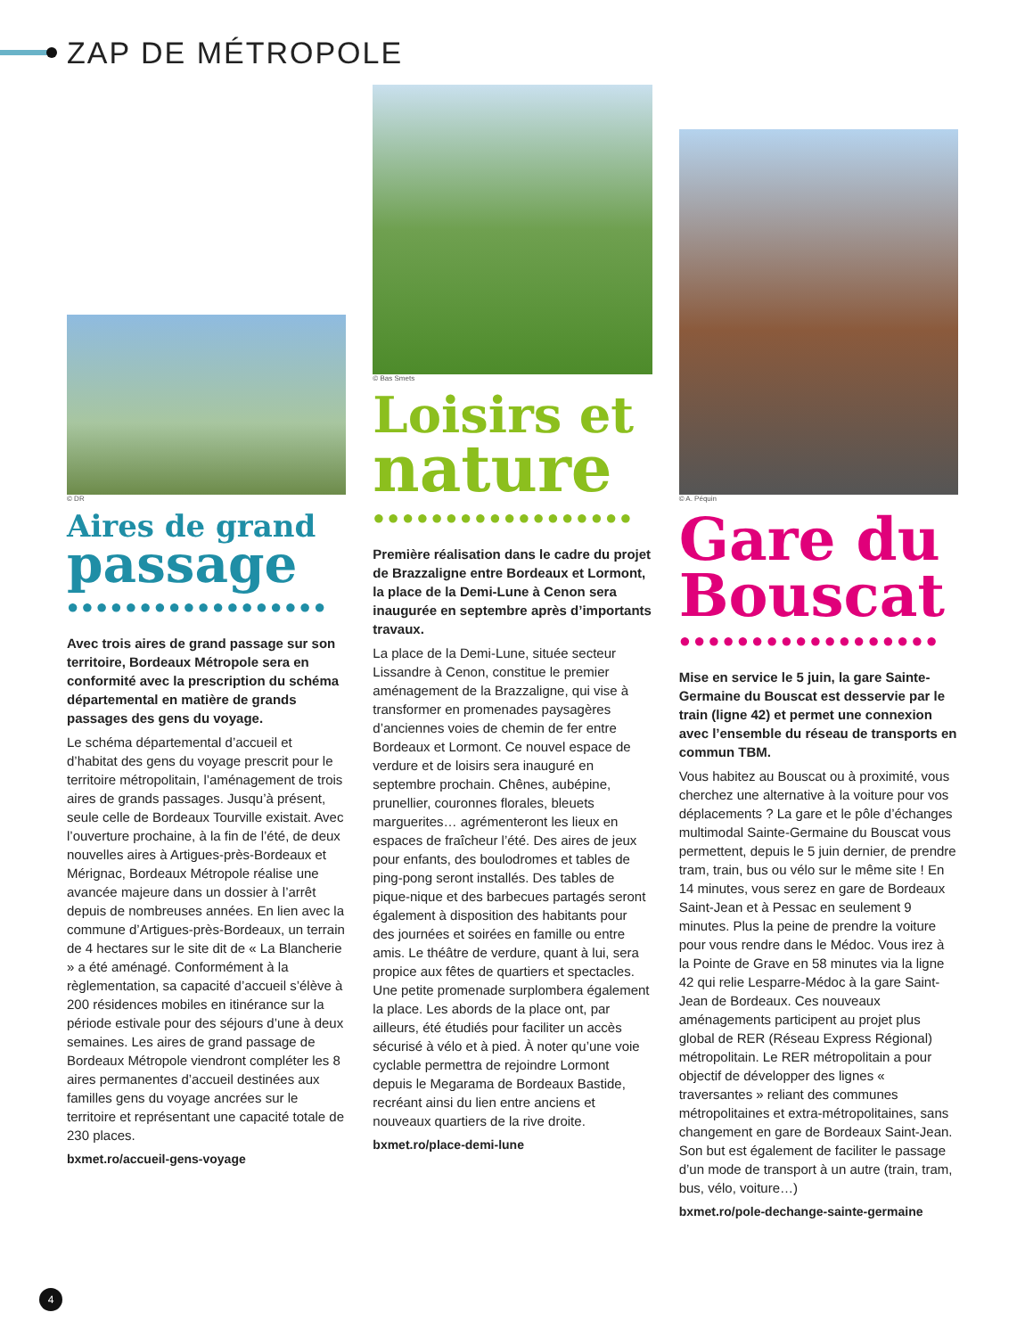ZAP DE MÉTROPOLE
© DR
Aires de grand
passage
●●●●●●●●●●●●●●●●●●
Avec trois aires de grand passage sur son territoire, Bordeaux Métropole sera en conformité avec la prescription du schéma départemental en matière de grands passages des gens du voyage.
Le schéma départemental d’accueil et d’habitat des gens du voyage prescrit pour le territoire métropolitain, l’aménagement de trois aires de grands passages. Jusqu’à présent, seule celle de Bordeaux Tourville existait. Avec l’ouverture prochaine, à la fin de l’été, de deux nouvelles aires à Artigues-près-Bordeaux et Mérignac, Bordeaux Métropole réalise une avancée majeure dans un dossier à l’arrêt depuis de nombreuses années. En lien avec la commune d’Artigues-près-Bordeaux, un terrain de 4 hectares sur le site dit de « La Blancherie » a été aménagé. Conformément à la règlementation, sa capacité d’accueil s’élève à 200 résidences mobiles en itinérance sur la période estivale pour des séjours d’une à deux semaines. Les aires de grand passage de Bordeaux Métropole viendront compléter les 8 aires permanentes d’accueil destinées aux familles gens du voyage ancrées sur le territoire et représentant une capacité totale de 230 places.
bxmet.ro/accueil-gens-voyage
© Bas Smets
Loisirs et
nature
●●●●●●●●●●●●●●●●●●
Première réalisation dans le cadre du projet de Brazzaligne entre Bordeaux et Lormont, la place de la Demi-Lune à Cenon sera inaugurée en septembre après d’importants travaux.
La place de la Demi-Lune, située secteur Lissandre à Cenon, constitue le premier aménagement de la Brazzaligne, qui vise à transformer en promenades paysagères d’anciennes voies de chemin de fer entre Bordeaux et Lormont. Ce nouvel espace de verdure et de loisirs sera inauguré en septembre prochain. Chênes, aubépine, prunellier, couronnes florales, bleuets marguerites… agrémenteront les lieux en espaces de fraîcheur l’été. Des aires de jeux pour enfants, des boulodromes et tables de ping-pong seront installés. Des tables de pique-nique et des barbecues partagés seront également à disposition des habitants pour des journées et soirées en famille ou entre amis. Le théâtre de verdure, quant à lui, sera propice aux fêtes de quartiers et spectacles. Une petite promenade surplombera également la place. Les abords de la place ont, par ailleurs, été étudiés pour faciliter un accès sécurisé à vélo et à pied. À noter qu’une voie cyclable permettra de rejoindre Lormont depuis le Megarama de Bordeaux Bastide, recréant ainsi du lien entre anciens et nouveaux quartiers de la rive droite.
bxmet.ro/place-demi-lune
© A. Péquin
Gare du
Bouscat
●●●●●●●●●●●●●●●●●●
Mise en service le 5 juin, la gare Sainte-Germaine du Bouscat est desservie par le train (ligne 42) et permet une connexion avec l’ensemble du réseau de transports en commun TBM.
Vous habitez au Bouscat ou à proximité, vous cherchez une alternative à la voiture pour vos déplacements ? La gare et le pôle d’échanges multimodal Sainte-Germaine du Bouscat vous permettent, depuis le 5 juin dernier, de prendre tram, train, bus ou vélo sur le même site ! En 14 minutes, vous serez en gare de Bordeaux Saint-Jean et à Pessac en seulement 9 minutes. Plus la peine de prendre la voiture pour vous rendre dans le Médoc. Vous irez à la Pointe de Grave en 58 minutes via la ligne 42 qui relie Lesparre-Médoc à la gare Saint-Jean de Bordeaux. Ces nouveaux aménagements participent au projet plus global de RER (Réseau Express Régional) métropolitain. Le RER métropolitain a pour objectif de développer des lignes « traversantes » reliant des communes métropolitaines et extra-métropolitaines, sans changement en gare de Bordeaux Saint-Jean. Son but est également de faciliter le passage d’un mode de transport à un autre (train, tram, bus, vélo, voiture…)
bxmet.ro/pole-dechange-sainte-germaine
4